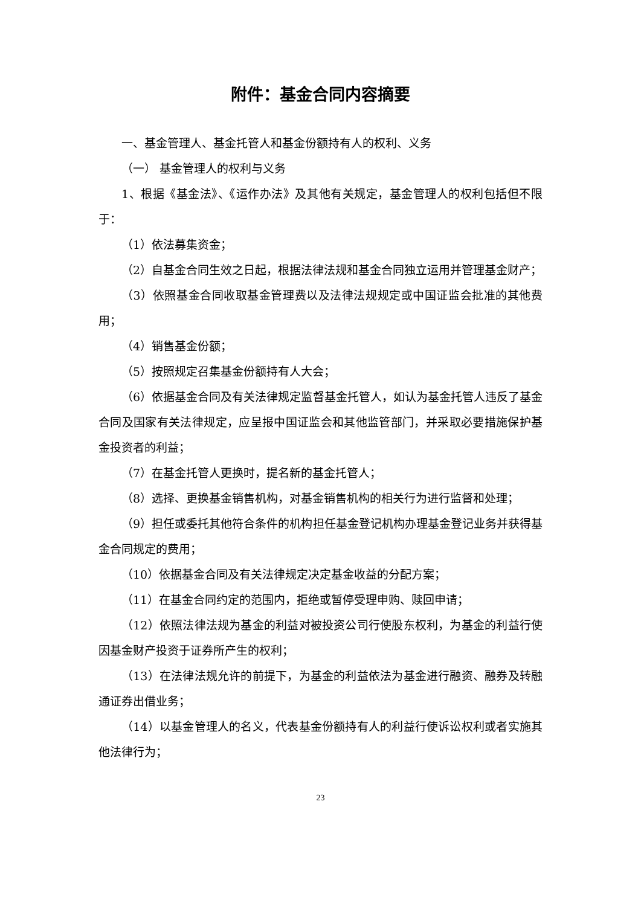附件：基金合同内容摘要
一、基金管理人、基金托管人和基金份额持有人的权利、义务
（一） 基金管理人的权利与义务
1、根据《基金法》、《运作办法》及其他有关规定，基金管理人的权利包括但不限于：
（1）依法募集资金；
（2）自基金合同生效之日起，根据法律法规和基金合同独立运用并管理基金财产；
（3）依照基金合同收取基金管理费以及法律法规规定或中国证监会批准的其他费用；
（4）销售基金份额；
（5）按照规定召集基金份额持有人大会；
（6）依据基金合同及有关法律规定监督基金托管人，如认为基金托管人违反了基金合同及国家有关法律规定，应呈报中国证监会和其他监管部门，并采取必要措施保护基金投资者的利益；
（7）在基金托管人更换时，提名新的基金托管人；
（8）选择、更换基金销售机构，对基金销售机构的相关行为进行监督和处理；
（9）担任或委托其他符合条件的机构担任基金登记机构办理基金登记业务并获得基金合同规定的费用；
（10）依据基金合同及有关法律规定决定基金收益的分配方案；
（11）在基金合同约定的范围内，拒绝或暂停受理申购、赎回申请；
（12）依照法律法规为基金的利益对被投资公司行使股东权利，为基金的利益行使因基金财产投资于证券所产生的权利；
（13）在法律法规允许的前提下，为基金的利益依法为基金进行融资、融券及转融通证券出借业务；
（14）以基金管理人的名义，代表基金份额持有人的利益行使诉讼权利或者实施其他法律行为；
23